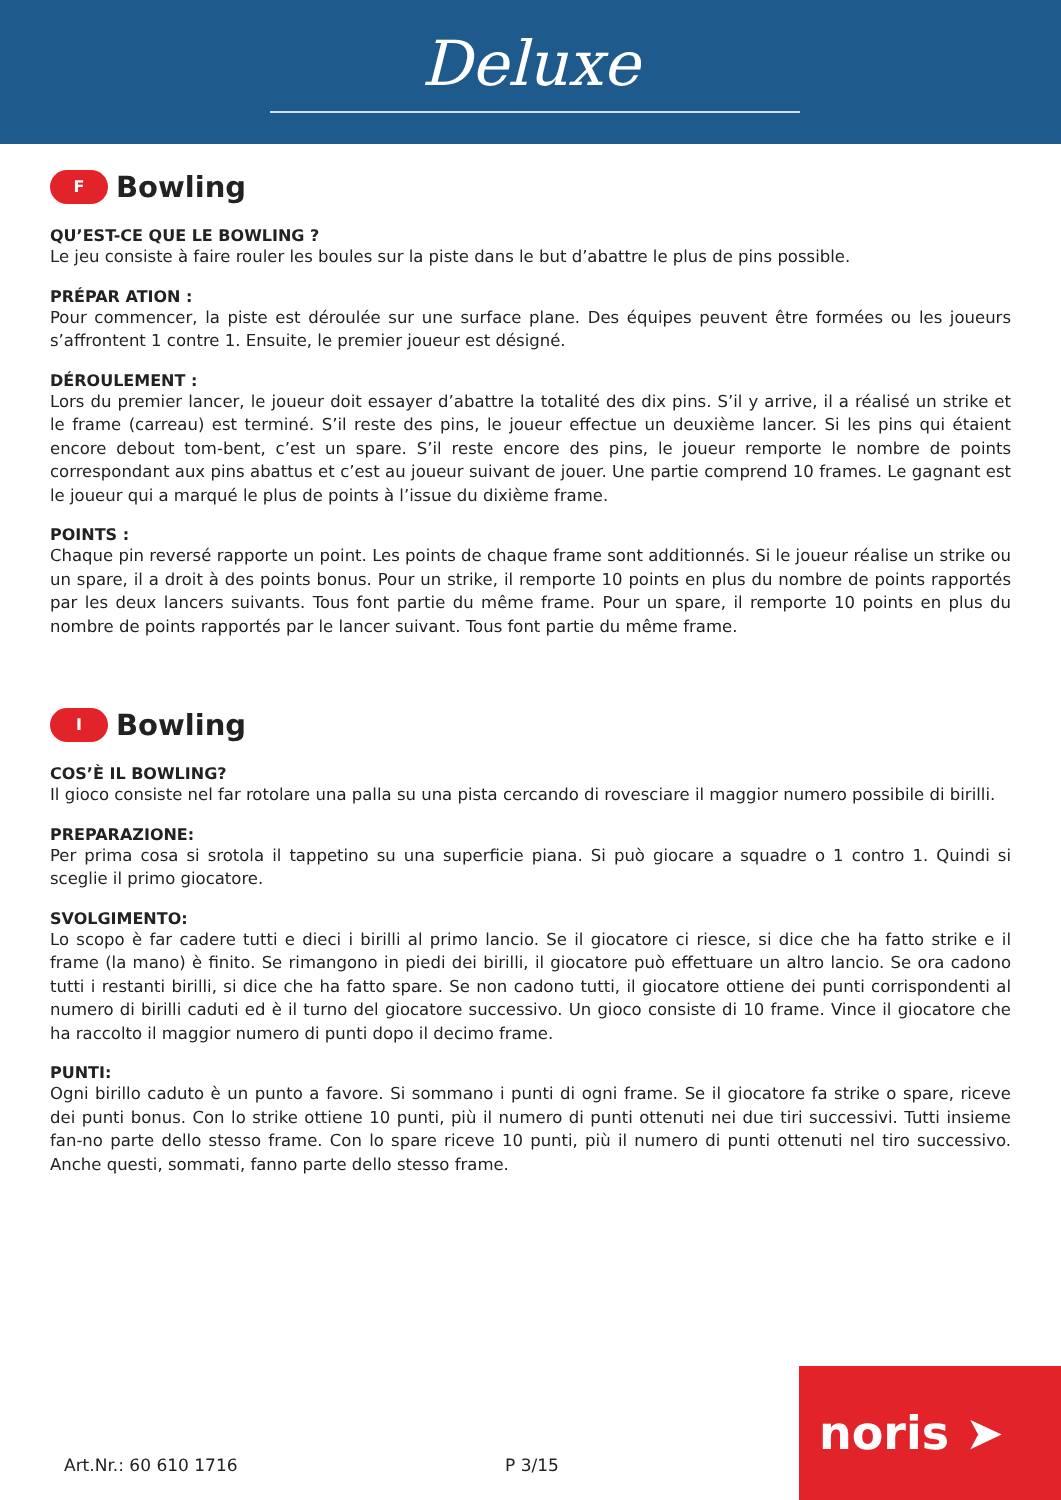Deluxe
F
Bowling
QU’EST-CE QUE LE BOWLING ?
Le jeu consiste à faire rouler les boules sur la piste dans le but d’abattre le plus de pins possible.
PRÉPAR ATION :
Pour commencer, la piste est déroulée sur une surface plane. Des équipes peuvent être formées ou les joueurs s’affrontent 1 contre 1. Ensuite, le premier joueur est désigné.
DÉROULEMENT :
Lors du premier lancer, le joueur doit essayer d’abattre la totalité des dix pins. S’il y arrive, il a réalisé un strike et le frame (carreau) est terminé. S’il reste des pins, le joueur effectue un deuxième lancer. Si les pins qui étaient encore debout tom-bent, c’est un spare. S’il reste encore des pins, le joueur remporte le nombre de points correspondant aux pins abattus et c’est au joueur suivant de jouer. Une partie comprend 10 frames. Le gagnant est le joueur qui a marqué le plus de points à l’issue du dixième frame.
POINTS :
Chaque pin reversé rapporte un point. Les points de chaque frame sont additionnés. Si le joueur réalise un strike ou un spare, il a droit à des points bonus. Pour un strike, il remporte 10 points en plus du nombre de points rapportés par les deux lancers suivants. Tous font partie du même frame. Pour un spare, il remporte 10 points en plus du nombre de points rapportés par le lancer suivant. Tous font partie du même frame.
I
Bowling
COS’È IL BOWLING?
Il gioco consiste nel far rotolare una palla su una pista cercando di rovesciare il maggior numero possibile di birilli.
PREPARAZIONE:
Per prima cosa si srotola il tappetino su una superficie piana. Si può giocare a squadre o 1 contro 1. Quindi si sceglie il primo giocatore.
SVOLGIMENTO:
Lo scopo è far cadere tutti e dieci i birilli al primo lancio. Se il giocatore ci riesce, si dice che ha fatto strike e il frame (la mano) è finito. Se rimangono in piedi dei birilli, il giocatore può effettuare un altro lancio. Se ora cadono tutti i restanti birilli, si dice che ha fatto spare. Se non cadono tutti, il giocatore ottiene dei punti corrispondenti al numero di birilli caduti ed è il turno del giocatore successivo. Un gioco consiste di 10 frame. Vince il giocatore che ha raccolto il maggior numero di punti dopo il decimo frame.
PUNTI:
Ogni birillo caduto è un punto a favore. Si sommano i punti di ogni frame. Se il giocatore fa strike o spare, riceve dei punti bonus. Con lo strike ottiene 10 punti, più il numero di punti ottenuti nei due tiri successivi. Tutti insieme fan-no parte dello stesso frame. Con lo spare riceve 10 punti, più il numero di punti ottenuti nel tiro successivo. Anche questi, sommati, fanno parte dello stesso frame.
Art.Nr.: 60 610 1716 P 3/15
noris ➤